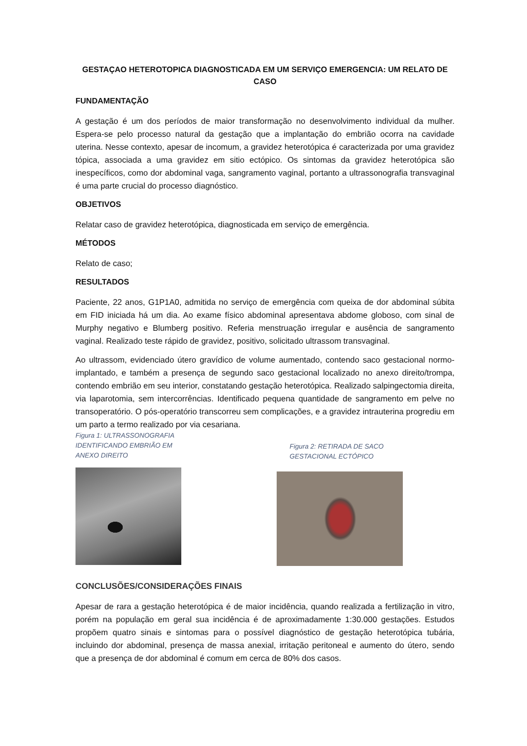GESTAÇAO HETEROTOPICA DIAGNOSTICADA EM UM SERVIÇO EMERGENCIA: UM RELATO DE CASO
FUNDAMENTAÇÃO
A gestação é um dos períodos de maior transformação no desenvolvimento individual da mulher. Espera-se pelo processo natural da gestação que a implantação do embrião ocorra na cavidade uterina. Nesse contexto, apesar de incomum, a gravidez heterotópica é caracterizada por uma gravidez tópica, associada a uma gravidez em sitio ectópico. Os sintomas da gravidez heterotópica são inespecíficos, como dor abdominal vaga, sangramento vaginal, portanto a ultrassonografia transvaginal é uma parte crucial do processo diagnóstico.
OBJETIVOS
Relatar caso de gravidez heterotópica, diagnosticada em serviço de emergência.
MÉTODOS
Relato de caso;
RESULTADOS
Paciente, 22 anos, G1P1A0, admitida no serviço de emergência com queixa de dor abdominal súbita em FID iniciada há um dia. Ao exame físico abdominal apresentava abdome globoso, com sinal de Murphy negativo e Blumberg positivo. Referia menstruação irregular e ausência de sangramento vaginal. Realizado teste rápido de gravidez, positivo, solicitado ultrassom transvaginal.
Ao ultrassom, evidenciado útero gravídico de volume aumentado, contendo saco gestacional normo-implantado, e também a presença de segundo saco gestacional localizado no anexo direito/trompa, contendo embrião em seu interior, constatando gestação heterotópica. Realizado salpingectomia direita, via laparotomia, sem intercorrências. Identificado pequena quantidade de sangramento em pelve no transoperatório. O pós-operatório transcorreu sem complicações, e a gravidez intrauterina progrediu em um parto a termo realizado por via cesariana.
Figura 1: ULTRASSONOGRAFIA
IDENTIFICANDO EMBRIÃO EM
ANEXO DIREITO
Figura 2: RETIRADA DE SACO
GESTACIONAL ECTÓPICO
CONCLUSÕES/CONSIDERAÇÕES FINAIS
Apesar de rara a gestação heterotópica é de maior incidência, quando realizada a fertilização in vitro, porém na população em geral sua incidência é de aproximadamente 1:30.000 gestações. Estudos propõem quatro sinais e sintomas para o possível diagnóstico de gestação heterotópica tubária, incluindo dor abdominal, presença de massa anexial, irritação peritoneal e aumento do útero, sendo que a presença de dor abdominal é comum em cerca de 80% dos casos.